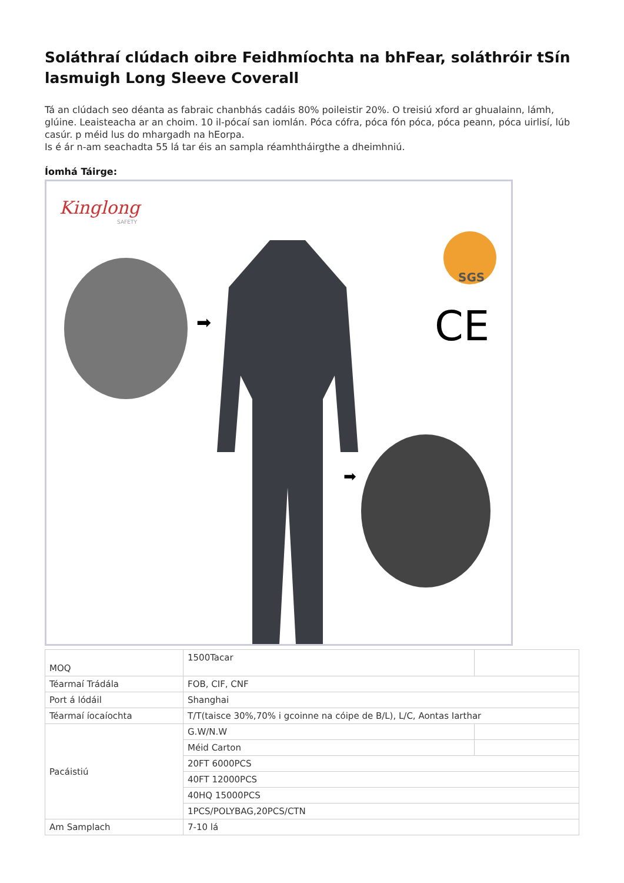Soláthraí clúdach oibre Feidhmíochta na bhFear, soláthróir tSín lasmuigh Long Sleeve Coverall
Tá an clúdach seo déanta as fabraic chanbhás cadáis 80% poileistir 20%. O treisiú xford ar ghualainn, lámh, glúine. Leaisteacha ar an choim. 10 il-pócaí san iomlán. Póca cófra, póca fón póca, póca peann, póca uirlisí, lúb casúr. p méid lus do mhargadh na hEorpa.
Is é ár n-am seachadta 55 lá tar éis an sampla réamhtháirgthe a dheimhniú.
Íomhá Táirge:
Kinglong
SAFETY
SGS
CE
➡
➡
| MOQ | 1500Tacar | |
| Téarmaí Trádála | FOB, CIF, CNF | |
| Port á lódáil | Shanghai | |
| Téarmaí íocaíochta | T/T(taisce 30%,70% i gcoinne na cóipe de B/L), L/C, Aontas Iarthar | |
| Pacáistiú | G.W/N.W | |
| | Méid Carton | |
| | 20FT 6000PCS | |
| | 40FT 12000PCS | |
| | 40HQ 15000PCS | |
| | 1PCS/POLYBAG,20PCS/CTN | |
| Am Samplach | 7-10 lá | |